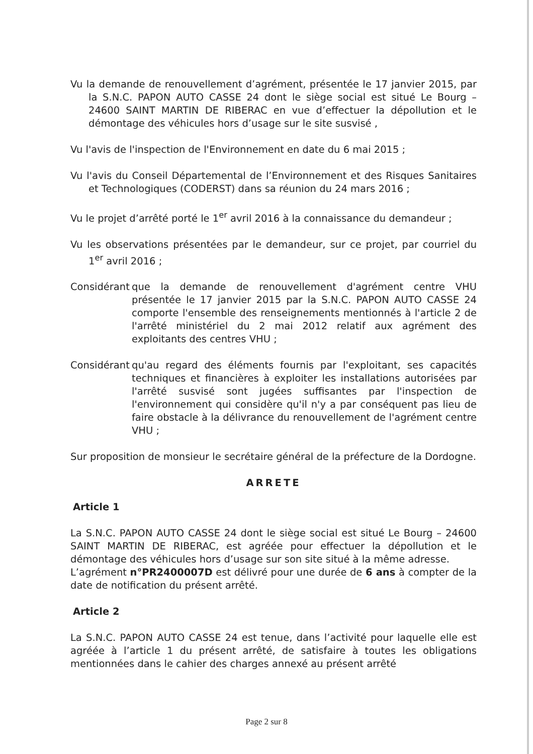Vu la demande de renouvellement d’agrément, présentée le 17 janvier 2015, par la S.N.C. PAPON AUTO CASSE 24 dont le siège social est situé Le Bourg – 24600 SAINT MARTIN DE RIBERAC en vue d’effectuer la dépollution et le démontage des véhicules hors d’usage sur le site susvisé ,
Vu l'avis de l'inspection de l'Environnement en date du 6 mai 2015 ;
Vu l'avis du Conseil Départemental de l’Environnement et des Risques Sanitaires et Technologiques (CODERST) dans sa réunion du 24 mars 2016 ;
Vu le projet d’arrêté porté le 1<sup>er</sup> avril 2016 à la connaissance du demandeur ;
Vu les observations présentées par le demandeur, sur ce projet, par courriel du 1<sup>er</sup> avril 2016 ;
Considérant
que la demande de renouvellement d'agrément centre VHU présentée le 17 janvier 2015 par la S.N.C. PAPON AUTO CASSE 24 comporte l'ensemble des renseignements mentionnés à l'article 2 de l'arrêté ministériel du 2 mai 2012 relatif aux agrément des exploitants des centres VHU ;
Considérant
qu'au regard des éléments fournis par l'exploitant, ses capacités techniques et financières à exploiter les installations autorisées par l'arrêté susvisé sont jugées suffisantes par l'inspection de l'environnement qui considère qu'il n'y a par conséquent pas lieu de faire obstacle à la délivrance du renouvellement de l'agrément centre VHU ;
Sur proposition de monsieur le secrétaire général de la préfecture de la Dordogne.
ARRETE
Article 1
La S.N.C. PAPON AUTO CASSE 24 dont le siège social est situé Le Bourg – 24600 SAINT MARTIN DE RIBERAC, est agréée pour effectuer la dépollution et le démontage des véhicules hors d’usage sur son site situé à la même adresse.
L’agrément n°PR2400007D est délivré pour une durée de 6 ans à compter de la date de notification du présent arrêté.
Article 2
La S.N.C. PAPON AUTO CASSE 24 est tenue, dans l’activité pour laquelle elle est agréée à l’article 1 du présent arrêté, de satisfaire à toutes les obligations mentionnées dans le cahier des charges annexé au présent arrêté
Page 2 sur 8